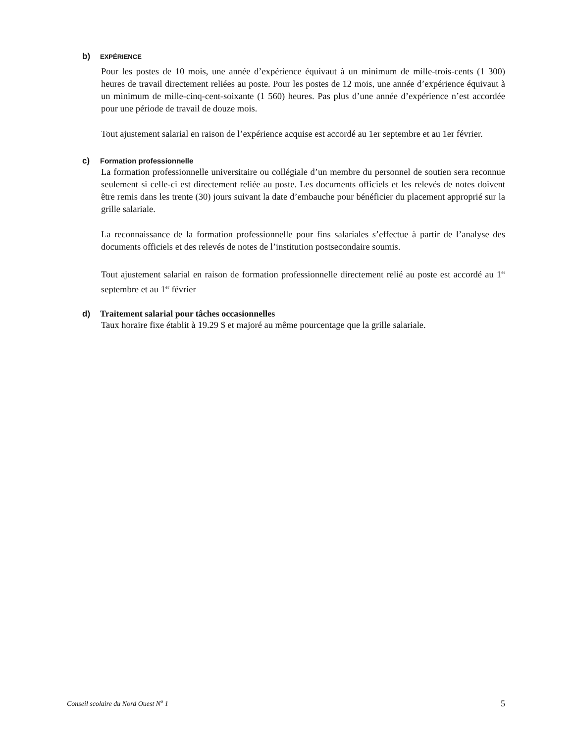b) EXPÉRIENCE
Pour les postes de 10 mois, une année d’expérience équivaut à un minimum de mille-trois-cents (1 300) heures de travail directement reliées au poste. Pour les postes de 12 mois, une année d’expérience équivaut à un minimum de mille-cinq-cent-soixante (1 560) heures. Pas plus d’une année d’expérience n’est accordée pour une période de travail de douze mois.
Tout ajustement salarial en raison de l’expérience acquise est accordé au 1er septembre et au 1er février.
c) Formation professionnelle
La formation professionnelle universitaire ou collégiale d’un membre du personnel de soutien sera reconnue seulement si celle-ci est directement reliée au poste. Les documents officiels et les relevés de notes doivent être remis dans les trente (30) jours suivant la date d’embauche pour bénéficier du placement approprié sur la grille salariale.
La reconnaissance de la formation professionnelle pour fins salariales s’effectue à partir de l’analyse des documents officiels et des relevés de notes de l’institution postsecondaire soumis.
Tout ajustement salarial en raison de formation professionnelle directement relié au poste est accordé au 1<sup>er</sup> septembre et au 1<sup>er</sup> février
d) Traitement salarial pour tâches occasionnelles
Taux horaire fixe établit à 19.29 $ et majoré au même pourcentage que la grille salariale.
Conseil scolaire du Nord Ouest N<sup>o</sup> 1 5